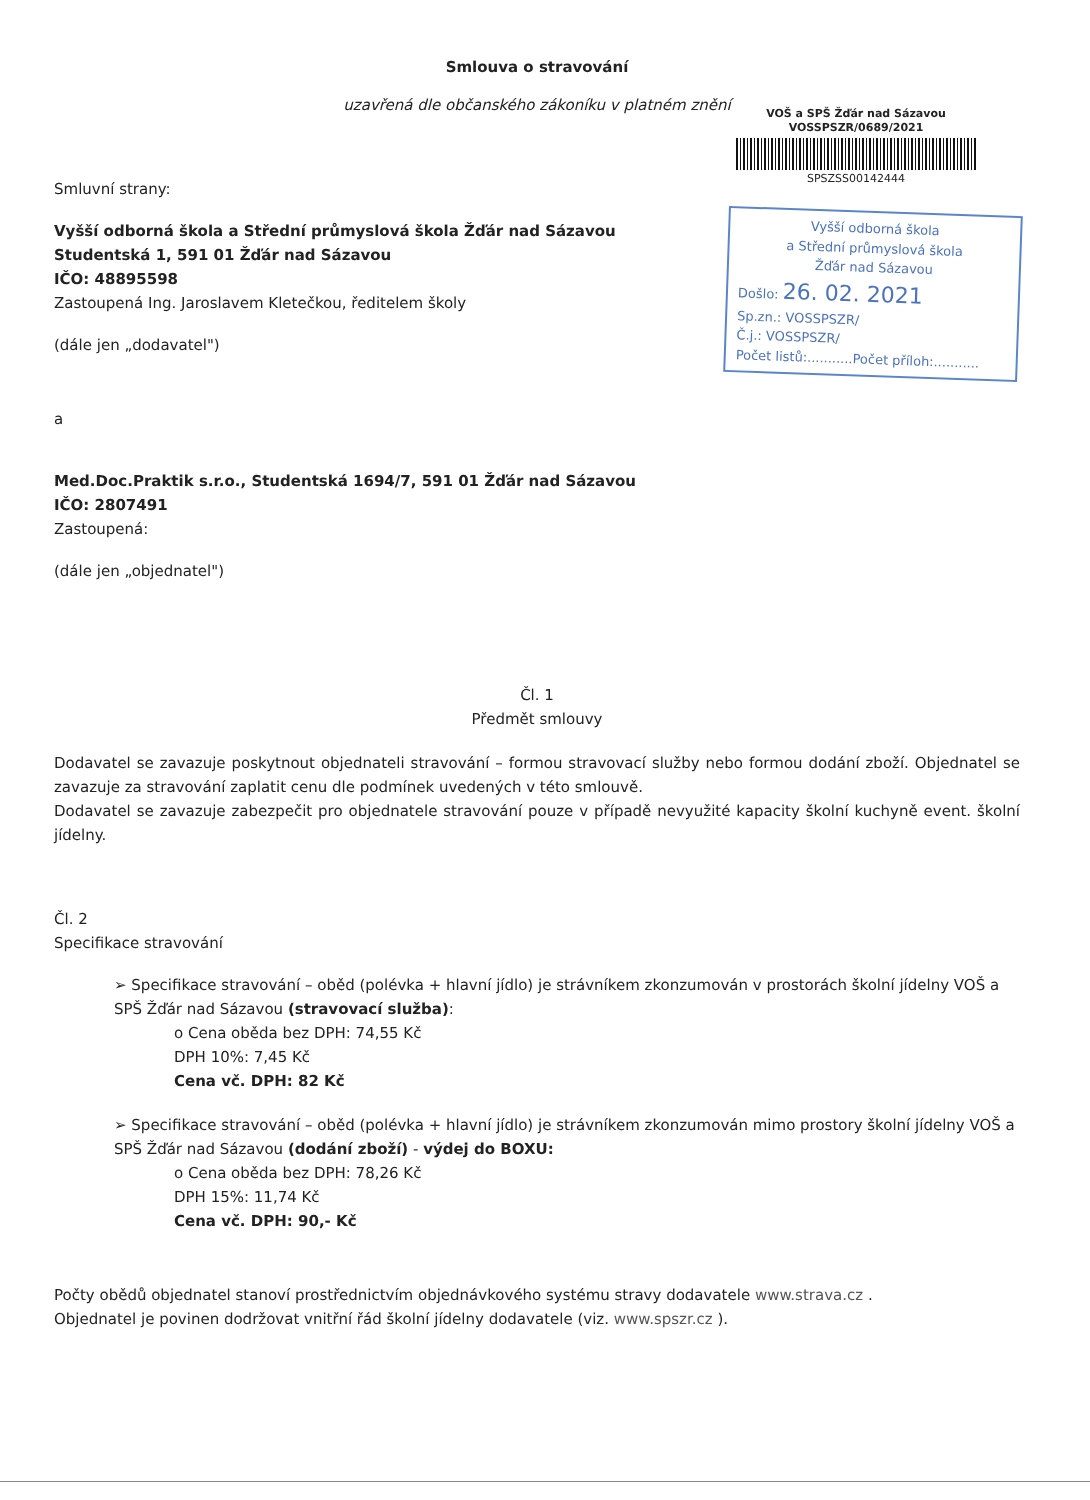Smlouva o stravování
uzavřená dle občanského zákoníku v platném znění
Smluvní strany:
Vyšší odborná škola a Střední průmyslová škola Žďár nad Sázavou
Studentská 1, 591 01 Žďár nad Sázavou
IČO: 48895598
Zastoupená Ing. Jaroslavem Kletečkou, ředitelem školy
(dále jen „dodavatel")
a
VOŠ a SPŠ Žďár nad Sázavou
VOSSPSZR/0689/2021
SPSZSS00142444
Vyšší odborná škola
a Střední průmyslová škola
Žďár nad Sázavou
Došlo: 26. 02. 2021
Sp.zn.: VOSSPSZR/
Č.j.: VOSSPSZR/
Počet listů:...........Počet příloh:...........
Med.Doc.Praktik s.r.o., Studentská 1694/7, 591 01 Žďár nad Sázavou
IČO: 2807491
Zastoupená:
(dále jen „objednatel")
Čl. 1
Předmět smlouvy
Dodavatel se zavazuje poskytnout objednateli stravování – formou stravovací služby nebo formou dodání zboží. Objednatel se zavazuje za stravování zaplatit cenu dle podmínek uvedených v této smlouvě.
Dodavatel se zavazuje zabezpečit pro objednatele stravování pouze v případě nevyužité kapacity školní kuchyně event. školní jídelny.
Čl. 2
Specifikace stravování
➢ Specifikace stravování – oběd (polévka + hlavní jídlo) je strávníkem zkonzumován v prostorách školní jídelny VOŠ a SPŠ Žďár nad Sázavou (stravovací služba):
o Cena oběda bez DPH: 74,55 Kč
DPH 10%: 7,45 Kč
Cena vč. DPH: 82 Kč
➢ Specifikace stravování – oběd (polévka + hlavní jídlo) je strávníkem zkonzumován mimo prostory školní jídelny VOŠ a SPŠ Žďár nad Sázavou (dodání zboží) - výdej do BOXU:
o Cena oběda bez DPH: 78,26 Kč
DPH 15%: 11,74 Kč
Cena vč. DPH: 90,- Kč
Počty obědů objednatel stanoví prostřednictvím objednávkového systému stravy dodavatele www.strava.cz .
Objednatel je povinen dodržovat vnitřní řád školní jídelny dodavatele (viz. www.spszr.cz ).